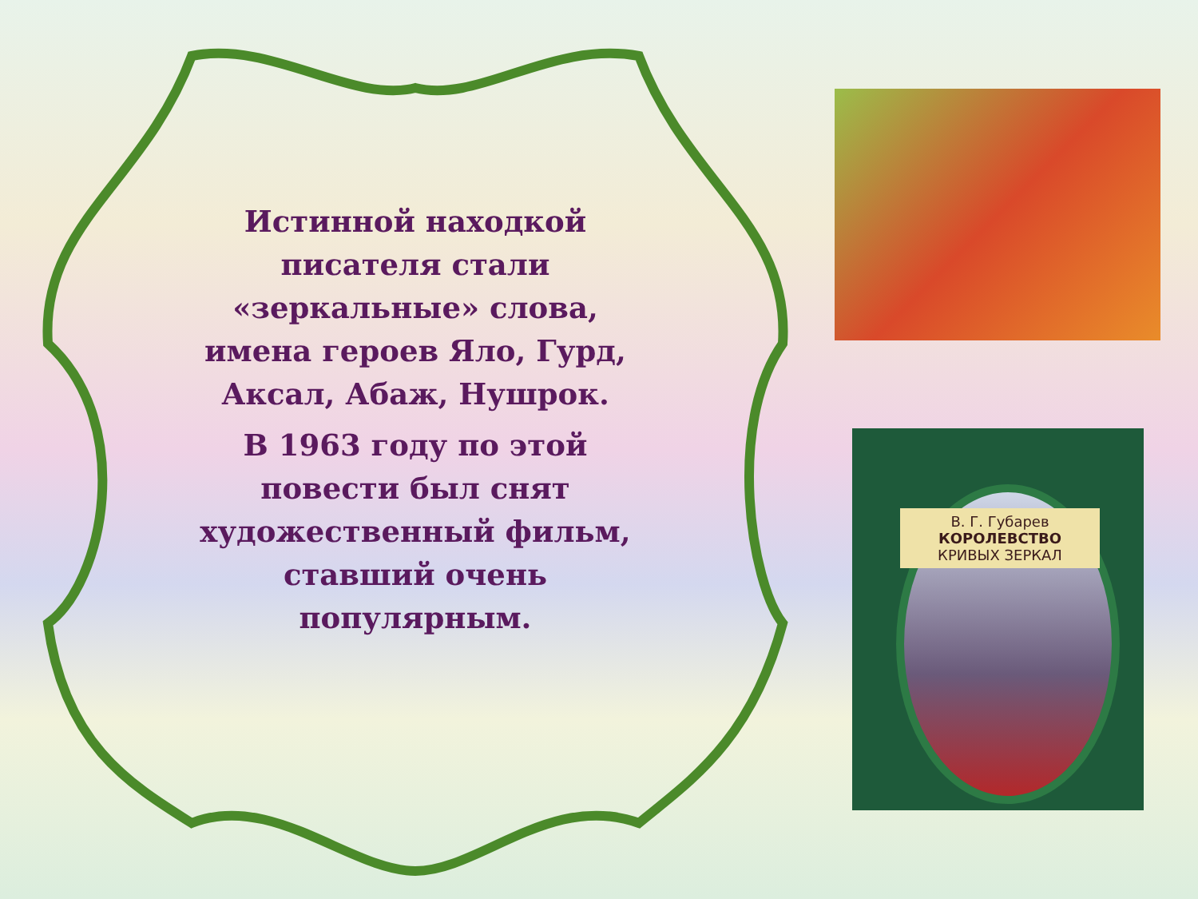Истинной находкой писателя стали «зеркальные» слова, имена героев Яло, Гурд, Аксал, Абаж, Нушрок.
В 1963 году по этой повести был снят художественный фильм, ставший очень популярным.
В. Г. Губарев
КОРОЛЕВСТВО
КРИВЫХ ЗЕРКАЛ